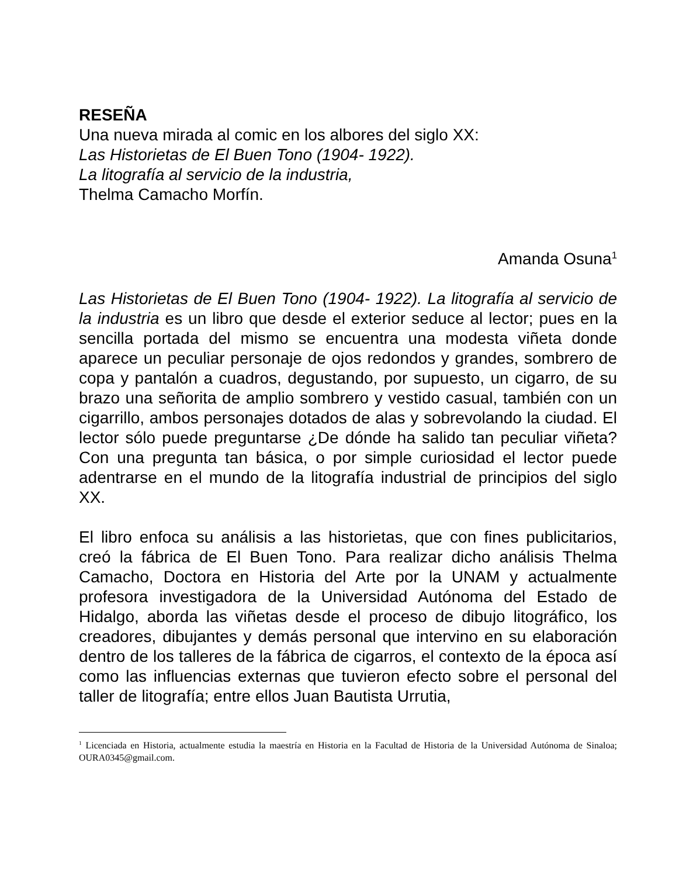RESEÑA
Una nueva mirada al comic en los albores del siglo XX:
Las Historietas de El Buen Tono (1904- 1922).
La litografía al servicio de la industria,
Thelma Camacho Morfín.
Amanda Osuna<sup>1</sup>
Las Historietas de El Buen Tono (1904- 1922). La litografía al servicio de la industria es un libro que desde el exterior seduce al lector; pues en la sencilla portada del mismo se encuentra una modesta viñeta donde aparece un peculiar personaje de ojos redondos y grandes, sombrero de copa y pantalón a cuadros, degustando, por supuesto, un cigarro, de su brazo una señorita de amplio sombrero y vestido casual, también con un cigarrillo, ambos personajes dotados de alas y sobrevolando la ciudad. El lector sólo puede preguntarse ¿De dónde ha salido tan peculiar viñeta? Con una pregunta tan básica, o por simple curiosidad el lector puede adentrarse en el mundo de la litografía industrial de principios del siglo XX.
El libro enfoca su análisis a las historietas, que con fines publicitarios, creó la fábrica de El Buen Tono. Para realizar dicho análisis Thelma Camacho, Doctora en Historia del Arte por la UNAM y actualmente profesora investigadora de la Universidad Autónoma del Estado de Hidalgo, aborda las viñetas desde el proceso de dibujo litográfico, los creadores, dibujantes y demás personal que intervino en su elaboración dentro de los talleres de la fábrica de cigarros, el contexto de la época así como las influencias externas que tuvieron efecto sobre el personal del taller de litografía; entre ellos Juan Bautista Urrutia,
<sup>1</sup> Licenciada en Historia, actualmente estudia la maestría en Historia en la Facultad de Historia de la Universidad Autónoma de Sinaloa; OURA0345@gmail.com.